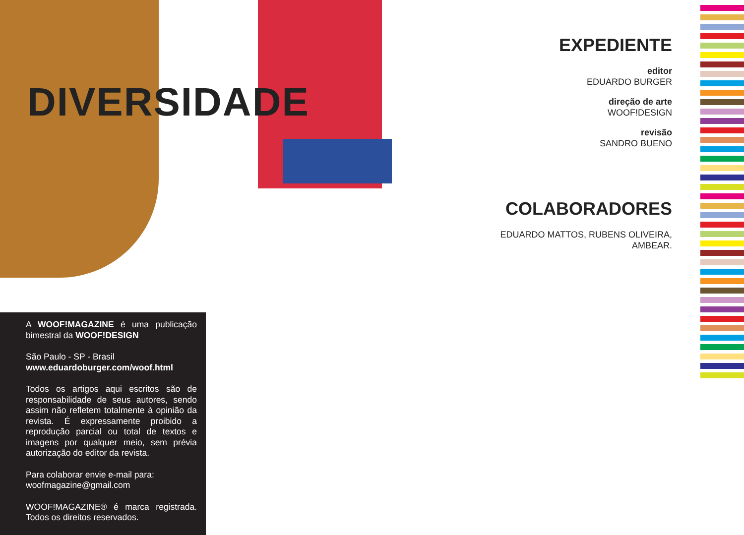DIVERSIDADE
EXPEDIENTE
editor
EDUARDO BURGER
direção de arte
WOOF!DESIGN
revisão
SANDRO BUENO
COLABORADORES
EDUARDO MATTOS, RUBENS OLIVEIRA,
AMBEAR.
A WOOF!MAGAZINE é uma publicação bimestral da WOOF!DESIGN
São Paulo - SP - Brasil
www.eduardoburger.com/woof.html
Todos os artigos aqui escritos são de responsabilidade de seus autores, sendo assim não refletem totalmente à opinião da revista. É expressamente proibido a reprodução parcial ou total de textos e imagens por qualquer meio, sem prévia autorização do editor da revista.
Para colaborar envie e-mail para:
woofmagazine@gmail.com
WOOF!MAGAZINE® é marca registrada. Todos os direitos reservados.